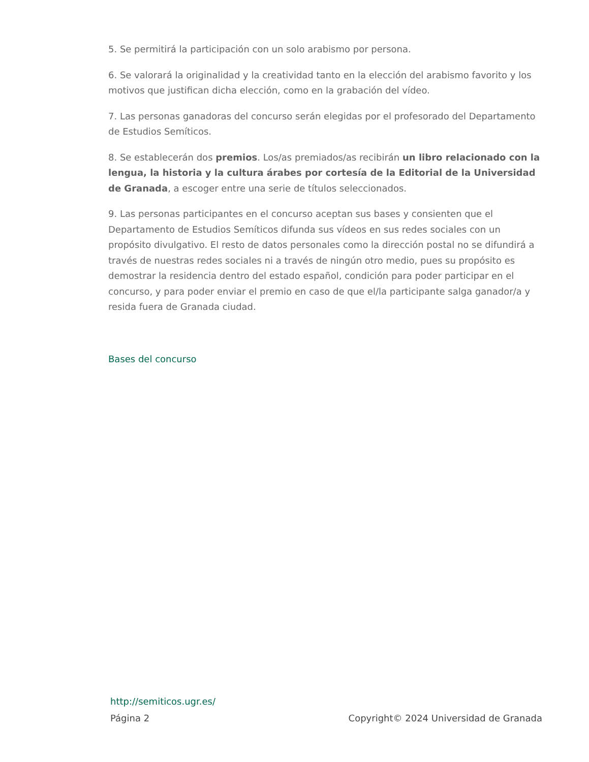5. Se permitirá la participación con un solo arabismo por persona.
6. Se valorará la originalidad y la creatividad tanto en la elección del arabismo favorito y los motivos que justifican dicha elección, como en la grabación del vídeo.
7. Las personas ganadoras del concurso serán elegidas por el profesorado del Departamento de Estudios Semíticos.
8. Se establecerán dos premios. Los/as premiados/as recibirán un libro relacionado con la lengua, la historia y la cultura árabes por cortesía de la Editorial de la Universidad de Granada, a escoger entre una serie de títulos seleccionados.
9. Las personas participantes en el concurso aceptan sus bases y consienten que el Departamento de Estudios Semíticos difunda sus vídeos en sus redes sociales con un propósito divulgativo. El resto de datos personales como la dirección postal no se difundirá a través de nuestras redes sociales ni a través de ningún otro medio, pues su propósito es demostrar la residencia dentro del estado español, condición para poder participar en el concurso, y para poder enviar el premio en caso de que el/la participante salga ganador/a y resida fuera de Granada ciudad.
Bases del concurso
http://semiticos.ugr.es/
Página 2 Copyright© 2024 Universidad de Granada